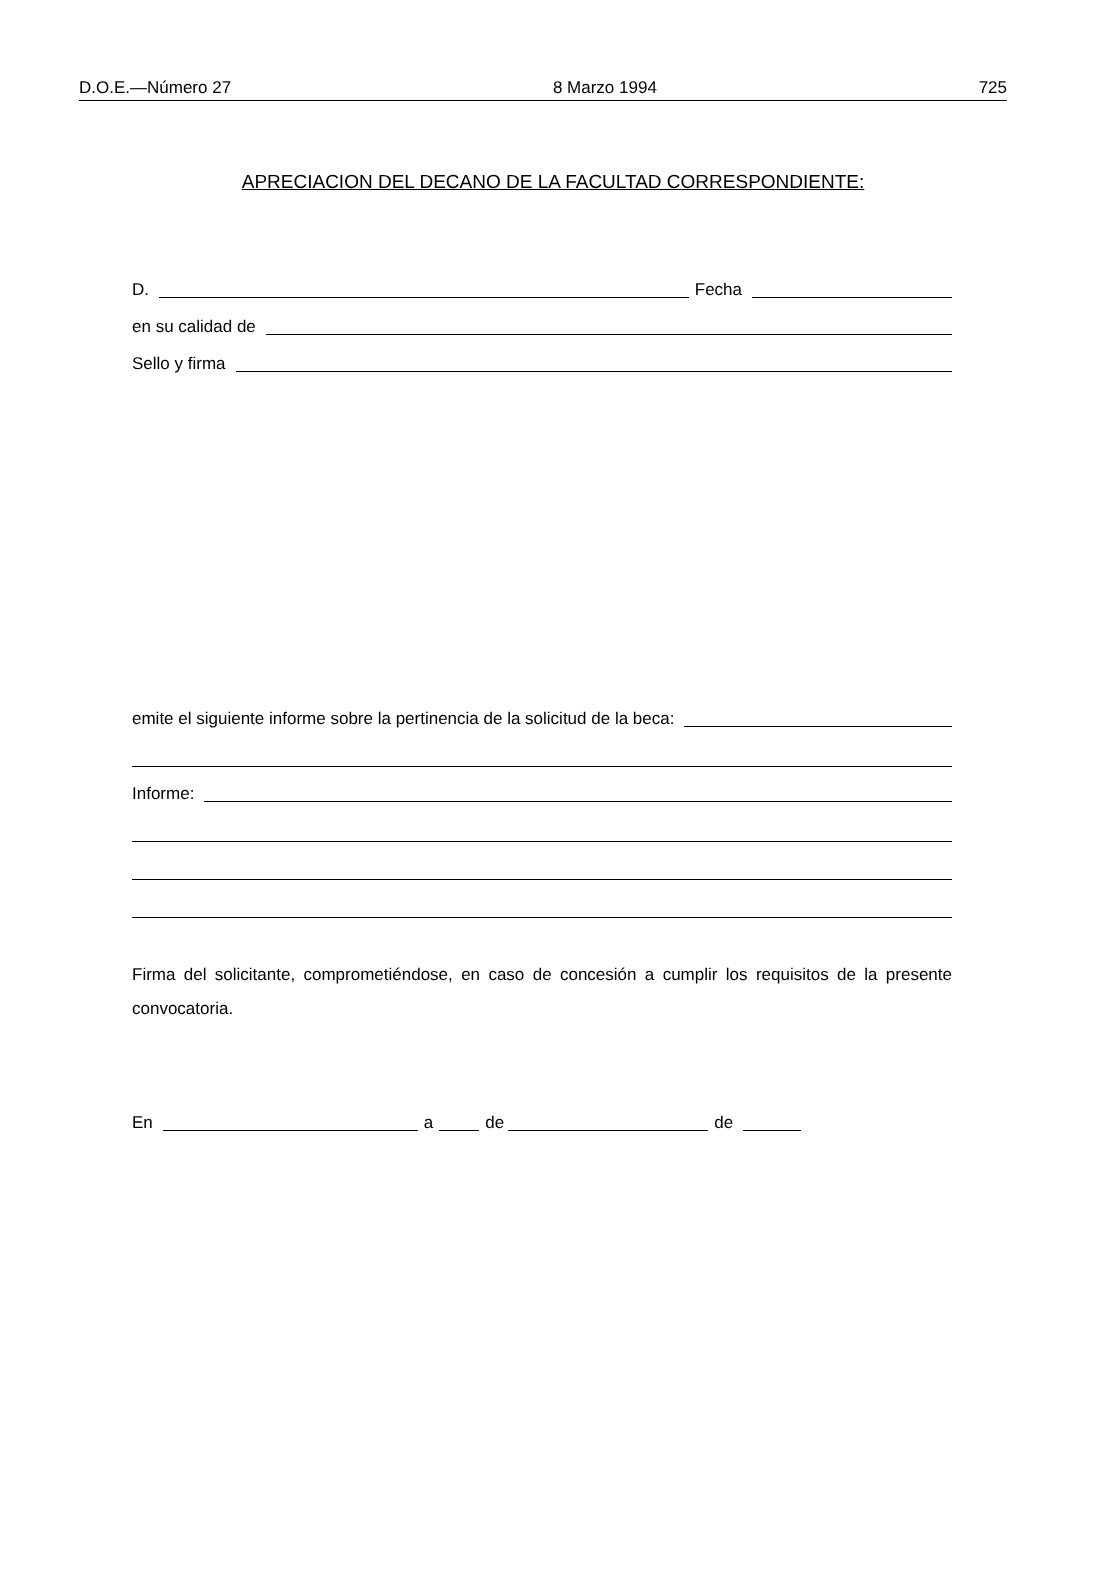D.O.E.—Número 27 8 Marzo 1994 725
APRECIACION DEL DECANO DE LA FACULTAD CORRESPONDIENTE:
D. Fecha
en su calidad de
Sello y firma
emite el siguiente informe sobre la pertinencia de la solicitud de la beca:
Informe:
Firma del solicitante, comprometiéndose, en caso de concesión a cumplir los requisitos de la presente convocatoria.
En a de de